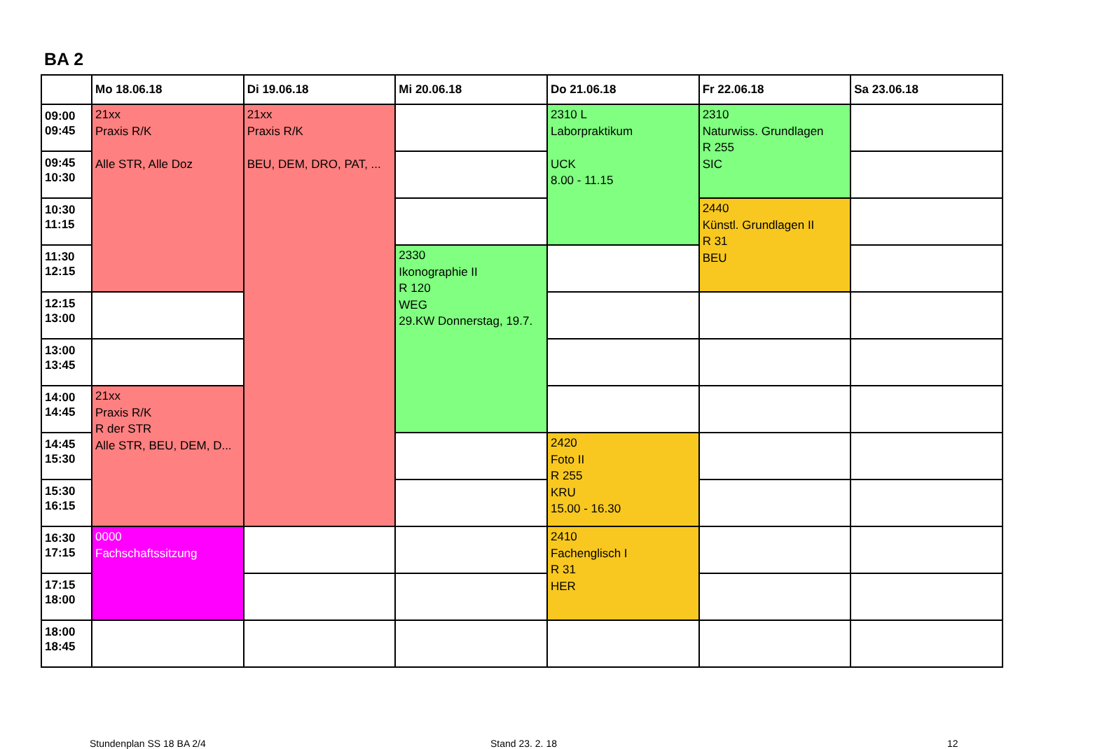BA 2
| | Mo 18.06.18 | Di 19.06.18 | Mi 20.06.18 | Do 21.06.18 | Fr 22.06.18 | Sa 23.06.18 |
| --- | --- | --- | --- | --- | --- | --- |
| 09:00 09:45 | 21xx Praxis R/K Alle STR, Alle Doz | 21xx Praxis R/K BEU, DEM, DRO, PAT, ... | | 2310 L Laborpraktikum UCK 8.00 - 11.15 | 2310 Naturwiss. Grundlagen R 255 SIC | |
| 09:45 10:30 | | | | | | |
| 10:30 11:15 | | | | | 2440 Künstl. Grundlagen II R 31 BEU | |
| 11:30 12:15 | | | 2330 Ikonographie II R 120 WEG 29.KW Donnerstag, 19.7. | | | |
| 12:15 13:00 | | | | | | |
| 13:00 13:45 | | | | | | |
| 14:00 14:45 | 21xx Praxis R/K R der STR Alle STR, BEU, DEM, D... | | | | | |
| 14:45 15:30 | | | | 2420 Foto II R 255 KRU 15.00 - 16.30 | | |
| 15:30 16:15 | | | | | | |
| 16:30 17:15 | 0000 Fachschaftssitzung | | | 2410 Fachenglisch I R 31 HER | | |
| 17:15 18:00 | | | | | | |
| 18:00 18:45 | | | | | | |
Stundenplan SS 18 BA 2/4 Stand 23. 2. 18 12